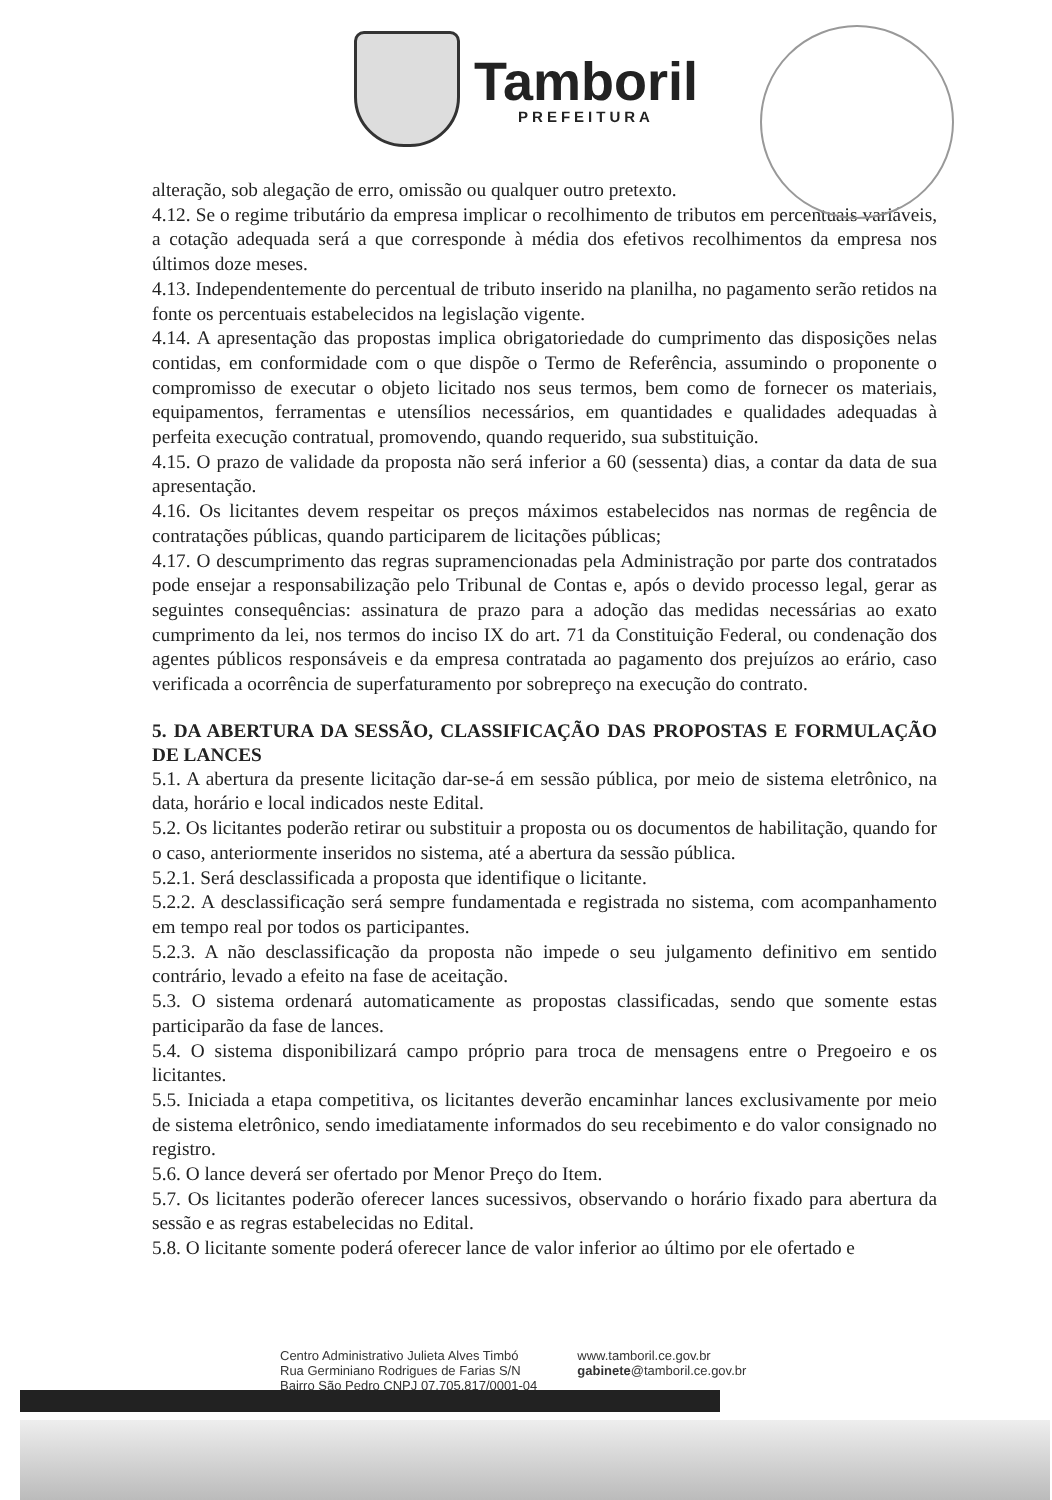Tamboril
PREFEITURA
alteração, sob alegação de erro, omissão ou qualquer outro pretexto.
4.12. Se o regime tributário da empresa implicar o recolhimento de tributos em percentuais variáveis, a cotação adequada será a que corresponde à média dos efetivos recolhimentos da empresa nos últimos doze meses.
4.13. Independentemente do percentual de tributo inserido na planilha, no pagamento serão retidos na fonte os percentuais estabelecidos na legislação vigente.
4.14. A apresentação das propostas implica obrigatoriedade do cumprimento das disposições nelas contidas, em conformidade com o que dispõe o Termo de Referência, assumindo o proponente o compromisso de executar o objeto licitado nos seus termos, bem como de fornecer os materiais, equipamentos, ferramentas e utensílios necessários, em quantidades e qualidades adequadas à perfeita execução contratual, promovendo, quando requerido, sua substituição.
4.15. O prazo de validade da proposta não será inferior a 60 (sessenta) dias, a contar da data de sua apresentação.
4.16. Os licitantes devem respeitar os preços máximos estabelecidos nas normas de regência de contratações públicas, quando participarem de licitações públicas;
4.17. O descumprimento das regras supramencionadas pela Administração por parte dos contratados pode ensejar a responsabilização pelo Tribunal de Contas e, após o devido processo legal, gerar as seguintes consequências: assinatura de prazo para a adoção das medidas necessárias ao exato cumprimento da lei, nos termos do inciso IX do art. 71 da Constituição Federal, ou condenação dos agentes públicos responsáveis e da empresa contratada ao pagamento dos prejuízos ao erário, caso verificada a ocorrência de superfaturamento por sobrepreço na execução do contrato.
5. DA ABERTURA DA SESSÃO, CLASSIFICAÇÃO DAS PROPOSTAS E FORMULAÇÃO DE LANCES
5.1. A abertura da presente licitação dar-se-á em sessão pública, por meio de sistema eletrônico, na data, horário e local indicados neste Edital.
5.2. Os licitantes poderão retirar ou substituir a proposta ou os documentos de habilitação, quando for o caso, anteriormente inseridos no sistema, até a abertura da sessão pública.
5.2.1. Será desclassificada a proposta que identifique o licitante.
5.2.2. A desclassificação será sempre fundamentada e registrada no sistema, com acompanhamento em tempo real por todos os participantes.
5.2.3. A não desclassificação da proposta não impede o seu julgamento definitivo em sentido contrário, levado a efeito na fase de aceitação.
5.3. O sistema ordenará automaticamente as propostas classificadas, sendo que somente estas participarão da fase de lances.
5.4. O sistema disponibilizará campo próprio para troca de mensagens entre o Pregoeiro e os licitantes.
5.5. Iniciada a etapa competitiva, os licitantes deverão encaminhar lances exclusivamente por meio de sistema eletrônico, sendo imediatamente informados do seu recebimento e do valor consignado no registro.
5.6. O lance deverá ser ofertado por Menor Preço do Item.
5.7. Os licitantes poderão oferecer lances sucessivos, observando o horário fixado para abertura da sessão e as regras estabelecidas no Edital.
5.8. O licitante somente poderá oferecer lance de valor inferior ao último por ele ofertado e
Centro Administrativo Julieta Alves Timbó
Rua Germiniano Rodrigues de Farias S/N
Bairro São Pedro CNPJ 07.705.817/0001-04
www.tamboril.ce.gov.br
gabinete@tamboril.ce.gov.br